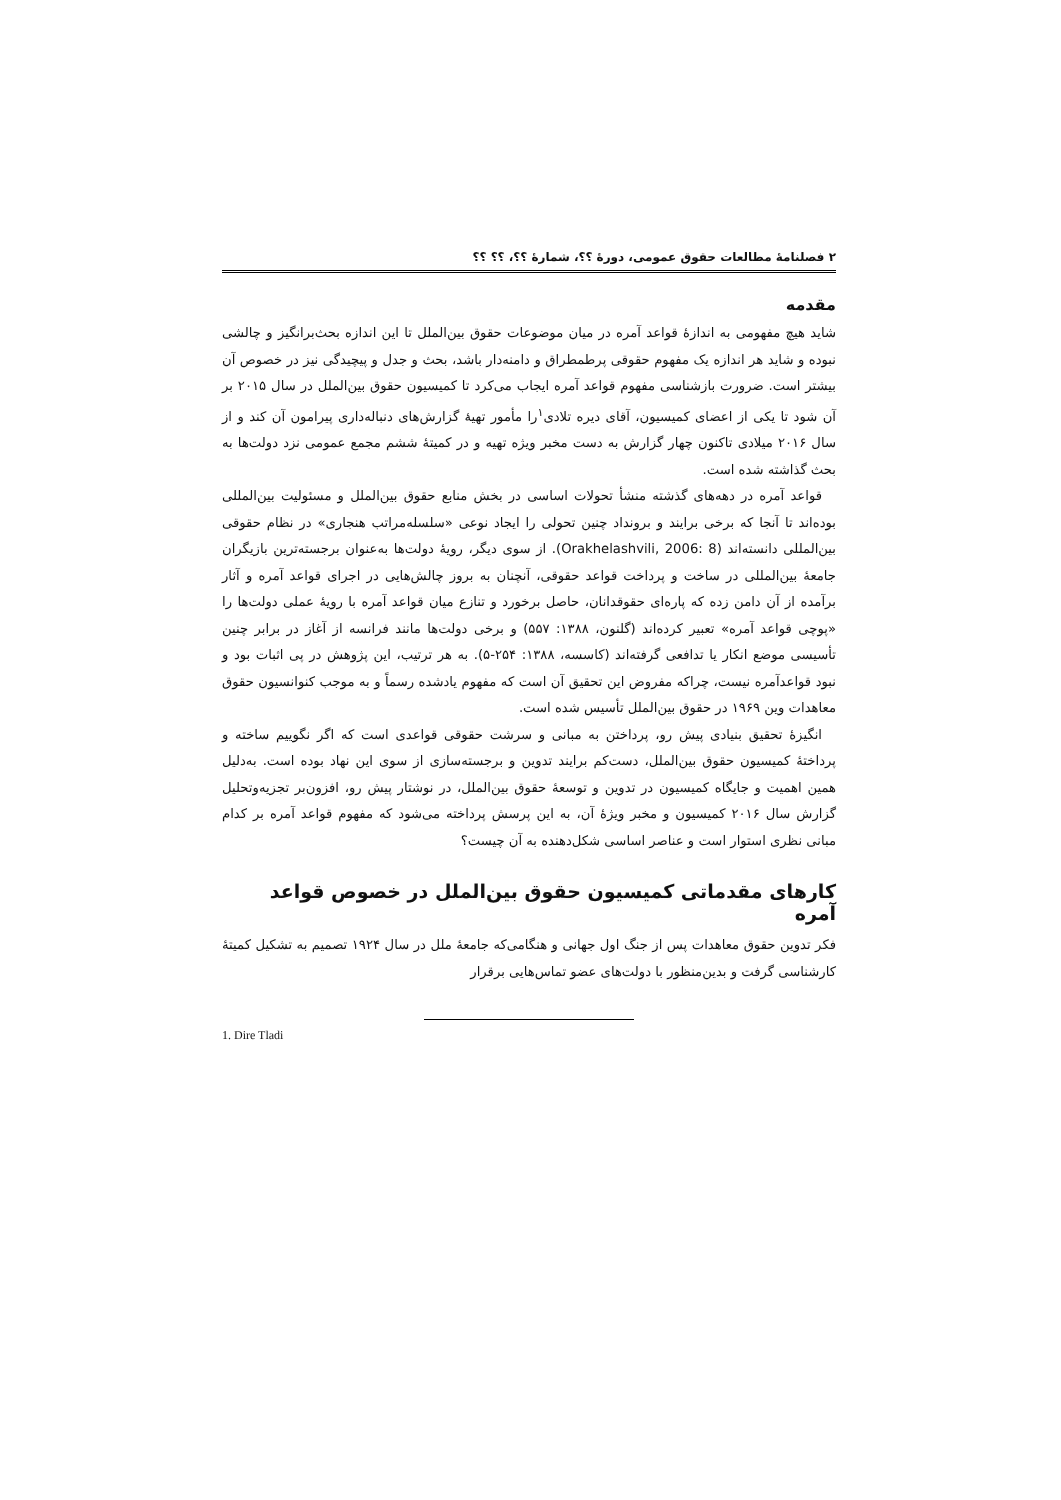۲ فصلنامهٔ مطالعات حقوق عمومی، دورهٔ ؟؟، شمارهٔ ؟؟، ؟؟ ؟؟
مقدمه
شاید هیچ مفهومی به اندازهٔ قواعد آمره در میان موضوعات حقوق بین‌الملل تا این اندازه بحث‌برانگیز و چالشی نبوده و شاید هر اندازه یک مفهوم حقوقی پرطمطراق و دامنه‌دار باشد، بحث و جدل و پیچیدگی نیز در خصوص آن بیشتر است. ضرورت بازشناسی مفهوم قواعد آمره ایجاب می‌کرد تا کمیسیون حقوق بین‌الملل در سال ۲۰۱۵ بر آن شود تا یکی از اعضای کمیسیون، آقای دیره تلادی<sup>۱</sup>را مأمور تهیهٔ گزارش‌های دنباله‌داری پیرامون آن کند و از سال ۲۰۱۶ میلادی تاکنون چهار گزارش به دست مخبر ویژه تهیه و در کمیتهٔ ششم مجمع عمومی نزد دولت‌ها به بحث گذاشته شده است.
قواعد آمره در دهه‌های گذشته منشأ تحولات اساسی در بخش منابع حقوق بین‌الملل و مسئولیت بین‌المللی بوده‌اند تا آنجا که برخی برایند و برونداد چنین تحولی را ایجاد نوعی «سلسله‌مراتب هنجاری» در نظام حقوقی بین‌المللی دانسته‌اند (Orakhelashvili, 2006: 8). از سوی دیگر، رویهٔ دولت‌ها به‌عنوان برجسته‌ترین بازیگران جامعهٔ بین‌المللی در ساخت و پرداخت قواعد حقوقی، آنچنان به بروز چالش‌هایی در اجرای قواعد آمره و آثار برآمده از آن دامن زده که پاره‌ای حقوقدانان، حاصل برخورد و تنازع میان قواعد آمره با رویهٔ عملی دولت‌ها را «پوچی قواعد آمره» تعبیر کرده‌اند (گلنون، ۱۳۸۸: ۵۵۷) و برخی دولت‌ها مانند فرانسه از آغاز در برابر چنین تأسیسی موضع انکار یا تدافعی گرفته‌اند (کاسسه، ۱۳۸۸: ۲۵۴-۵). به هر ترتیب، این پژوهش در پی اثبات بود و نبود قواعدآمره نیست، چراکه مفروض این تحقیق آن است که مفهوم یادشده رسماً و به موجب کنوانسیون حقوق معاهدات وین ۱۹۶۹ در حقوق بین‌الملل تأسیس شده است.
انگیزهٔ تحقیق بنیادی پیش رو، پرداختن به مبانی و سرشت حقوقی قواعدی است که اگر نگوییم ساخته و پرداختهٔ کمیسیون حقوق بین‌الملل، دست‌کم برایند تدوین و برجسته‌سازی از سوی این نهاد بوده است. به‌دلیل همین اهمیت و جایگاه کمیسیون در تدوین و توسعهٔ حقوق بین‌الملل، در نوشتار پیش رو، افزون‌بر تجزیه‌وتحلیل گزارش سال ۲۰۱۶ کمیسیون و مخبر ویژهٔ آن، به این پرسش پرداخته می‌شود که مفهوم قواعد آمره بر کدام مبانی نظری استوار است و عناصر اساسی شکل‌دهنده به آن چیست؟
کارهای مقدماتی کمیسیون حقوق بین‌الملل در خصوص قواعد آمره
فکر تدوین حقوق معاهدات پس از جنگ اول جهانی و هنگامی‌که جامعهٔ ملل در سال ۱۹۲۴ تصمیم به تشکیل کمیتهٔ کارشناسی گرفت و بدین‌منظور با دولت‌های عضو تماس‌هایی برقرار
1. Dire Tladi